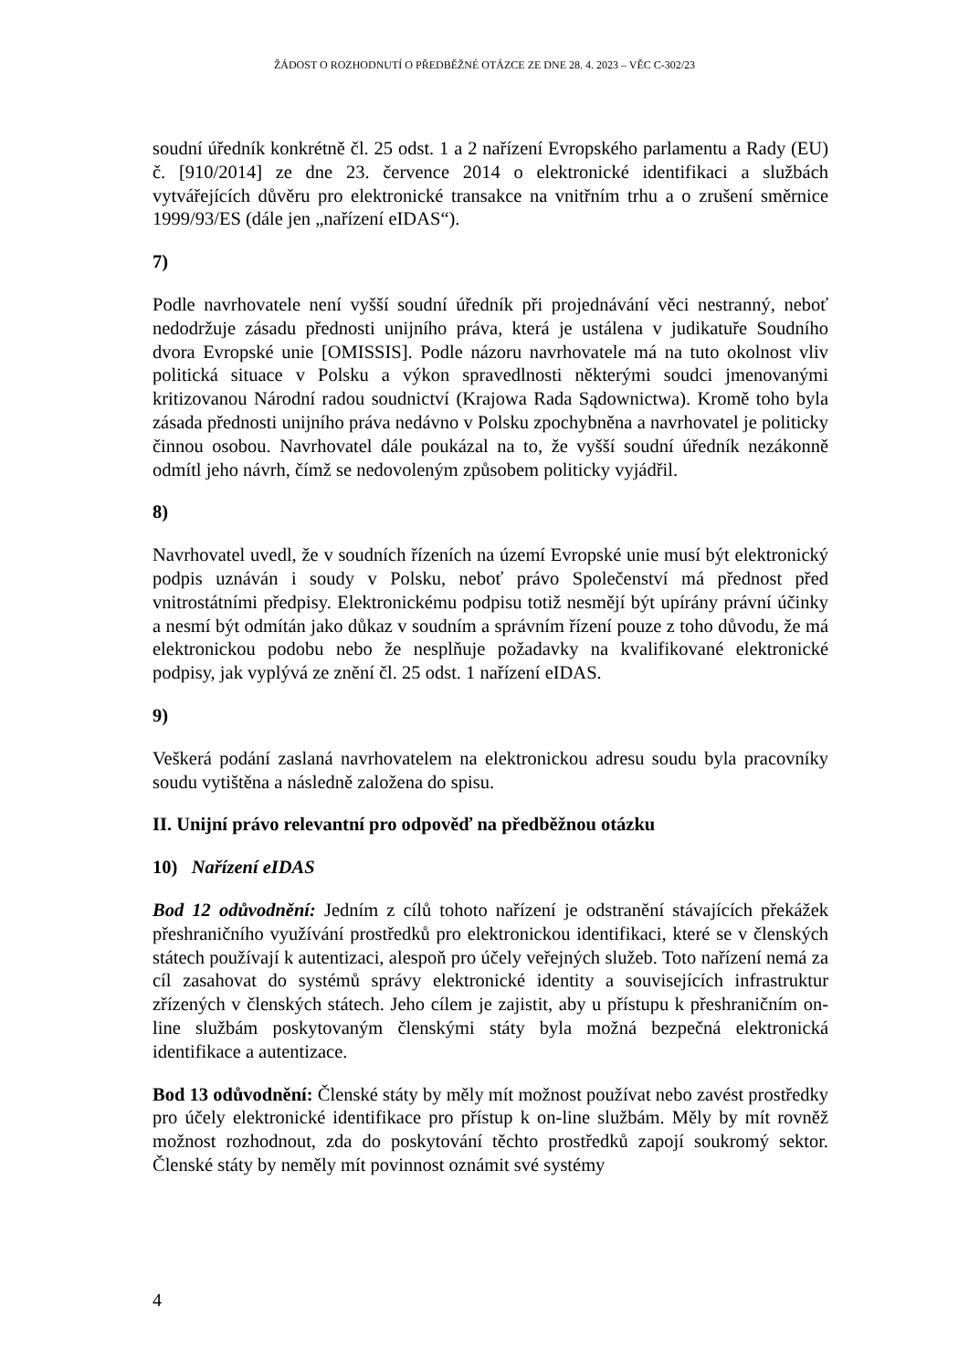ŽÁDOST O ROZHODNUTÍ O PŘEDBĚŽNÉ OTÁZCE ZE DNE 28. 4. 2023 – VĚC C-302/23
soudní úředník konkrétně čl. 25 odst. 1 a 2 nařízení Evropského parlamentu a Rady (EU) č. [910/2014] ze dne 23. července 2014 o elektronické identifikaci a službách vytvářejících důvěru pro elektronické transakce na vnitřním trhu a o zrušení směrnice 1999/93/ES (dále jen „nařízení eIDAS“).
7)
Podle navrhovatele není vyšší soudní úředník při projednávání věci nestranný, neboť nedodržuje zásadu přednosti unijního práva, která je ustálena v judikatuře Soudního dvora Evropské unie [OMISSIS]. Podle názoru navrhovatele má na tuto okolnost vliv politická situace v Polsku a výkon spravedlnosti některými soudci jmenovanými kritizovanou Národní radou soudnictví (Krajowa Rada Sądownictwa). Kromě toho byla zásada přednosti unijního práva nedávno v Polsku zpochybněna a navrhovatel je politicky činnou osobou. Navrhovatel dále poukázal na to, že vyšší soudní úředník nezákonně odmítl jeho návrh, čímž se nedovoleným způsobem politicky vyjádřil.
8)
Navrhovatel uvedl, že v soudních řízeních na území Evropské unie musí být elektronický podpis uznáván i soudy v Polsku, neboť právo Společenství má přednost před vnitrostátními předpisy. Elektronickému podpisu totiž nesmějí být upírány právní účinky a nesmí být odmítán jako důkaz v soudním a správním řízení pouze z toho důvodu, že má elektronickou podobu nebo že nesplňuje požadavky na kvalifikované elektronické podpisy, jak vyplývá ze znění čl. 25 odst. 1 nařízení eIDAS.
9)
Veškerá podání zaslaná navrhovatelem na elektronickou adresu soudu byla pracovníky soudu vytištěna a následně založena do spisu.
II. Unijní právo relevantní pro odpověď na předběžnou otázku
10) Nařízení eIDAS
Bod 12 odůvodnění: Jedním z cílů tohoto nařízení je odstranění stávajících překážek přeshraničního využívání prostředků pro elektronickou identifikaci, které se v členských státech používají k autentizaci, alespoň pro účely veřejných služeb. Toto nařízení nemá za cíl zasahovat do systémů správy elektronické identity a souvisejících infrastruktur zřízených v členských státech. Jeho cílem je zajistit, aby u přístupu k přeshraničním on-line službám poskytovaným členskými státy byla možná bezpečná elektronická identifikace a autentizace.
Bod 13 odůvodnění: Členské státy by měly mít možnost používat nebo zavést prostředky pro účely elektronické identifikace pro přístup k on-line službám. Měly by mít rovněž možnost rozhodnout, zda do poskytování těchto prostředků zapojí soukromý sektor. Členské státy by neměly mít povinnost oznámit své systémy
4